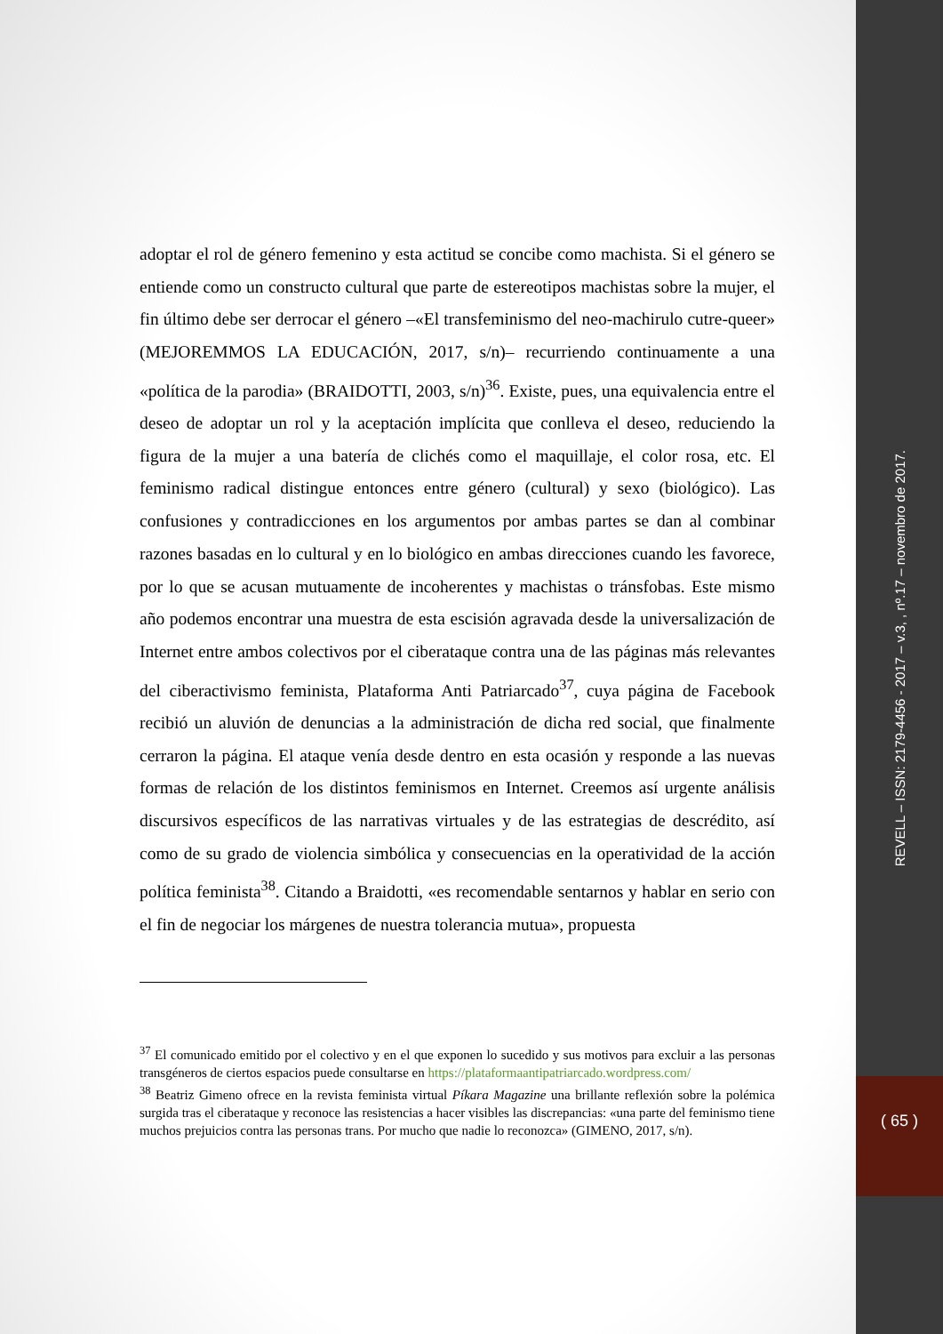REVELL – ISSN: 2179-4456 - 2017 – v.3, , nº.17 – novembro de 2017.
( 65 )
adoptar el rol de género femenino y esta actitud se concibe como machista. Si el género se entiende como un constructo cultural que parte de estereotipos machistas sobre la mujer, el fin último debe ser derrocar el género –«El transfeminismo del neo-machirulo cutre-queer» (MEJOREMMOS LA EDUCACIÓN, 2017, s/n)– recurriendo continuamente a una «política de la parodia» (BRAIDOTTI, 2003, s/n)<sup>36</sup>. Existe, pues, una equivalencia entre el deseo de adoptar un rol y la aceptación implícita que conlleva el deseo, reduciendo la figura de la mujer a una batería de clichés como el maquillaje, el color rosa, etc. El feminismo radical distingue entonces entre género (cultural) y sexo (biológico). Las confusiones y contradicciones en los argumentos por ambas partes se dan al combinar razones basadas en lo cultural y en lo biológico en ambas direcciones cuando les favorece, por lo que se acusan mutuamente de incoherentes y machistas o tránsfobas. Este mismo año podemos encontrar una muestra de esta escisión agravada desde la universalización de Internet entre ambos colectivos por el ciberataque contra una de las páginas más relevantes del ciberactivismo feminista, Plataforma Anti Patriarcado<sup>37</sup>, cuya página de Facebook recibió un aluvión de denuncias a la administración de dicha red social, que finalmente cerraron la página. El ataque venía desde dentro en esta ocasión y responde a las nuevas formas de relación de los distintos feminismos en Internet. Creemos así urgente análisis discursivos específicos de las narrativas virtuales y de las estrategias de descrédito, así como de su grado de violencia simbólica y consecuencias en la operatividad de la acción política feminista<sup>38</sup>. Citando a Braidotti, «es recomendable sentarnos y hablar en serio con el fin de negociar los márgenes de nuestra tolerancia mutua», propuesta
<sup>37</sup> El comunicado emitido por el colectivo y en el que exponen lo sucedido y sus motivos para excluir a las personas transgéneros de ciertos espacios puede consultarse en https://plataformaantipatriarcado.wordpress.com/
<sup>38</sup> Beatriz Gimeno ofrece en la revista feminista virtual Píkara Magazine una brillante reflexión sobre la polémica surgida tras el ciberataque y reconoce las resistencias a hacer visibles las discrepancias: «una parte del feminismo tiene muchos prejuicios contra las personas trans. Por mucho que nadie lo reconozca» (GIMENO, 2017, s/n).